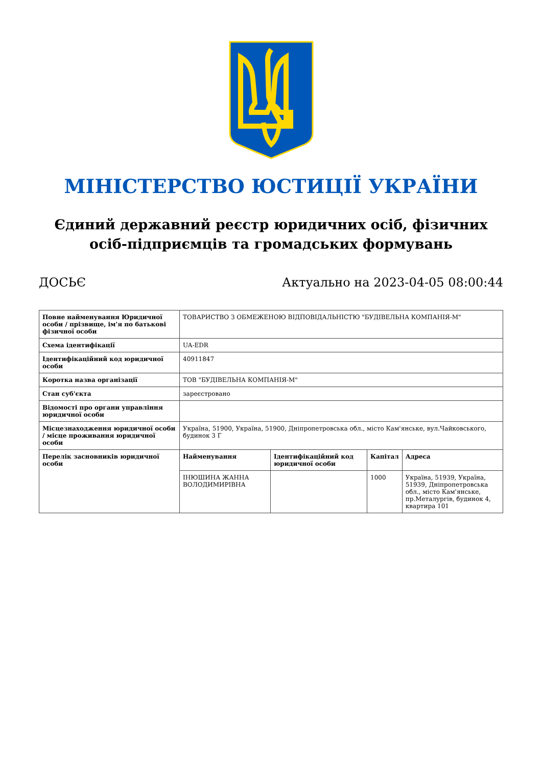МІНІСТЕРСТВО ЮСТИЦІЇ УКРАЇНИ
Єдиний державний реєстр юридичних осіб, фізичних осіб-підприємців та громадських формувань
ДОСЬЄ Актуально на 2023-04-05 08:00:44
| Повне найменування Юридичної особи / прізвище, ім'я по батькові фізичної особи | ТОВАРИСТВО З ОБМЕЖЕНОЮ ВІДПОВІДАЛЬНІСТЮ "БУДІВЕЛЬНА КОМПАНІЯ-М" |
| Схема ідентифікації | UA-EDR |
| Ідентифікаційний код юридичної особи | 40911847 |
| Коротка назва організації | ТОВ "БУДІВЕЛЬНА КОМПАНІЯ-М" |
| Стан суб'єкта | зареєстровано |
| Відомості про органи управління юридичної особи | |
| Місцезнаходження юридичної особи / місце проживання юридичної особи | Україна, 51900, Україна, 51900, Дніпропетровська обл., місто Кам'янське, вул.Чайковського, будинок 3 Г |
| Перелік засновників юридичної особи | / Найменування / Ідентифікаційний код юридичної особи / Капітал / Адреса / / --- / --- / --- / --- / / ІНЮШИНА ЖАННА ВОЛОДИМИРІВНА / / 1000 / Україна, 51939, Україна, 51939, Дніпропетровська обл., місто Кам'янське, пр.Металургів, будинок 4, квартира 101 / |